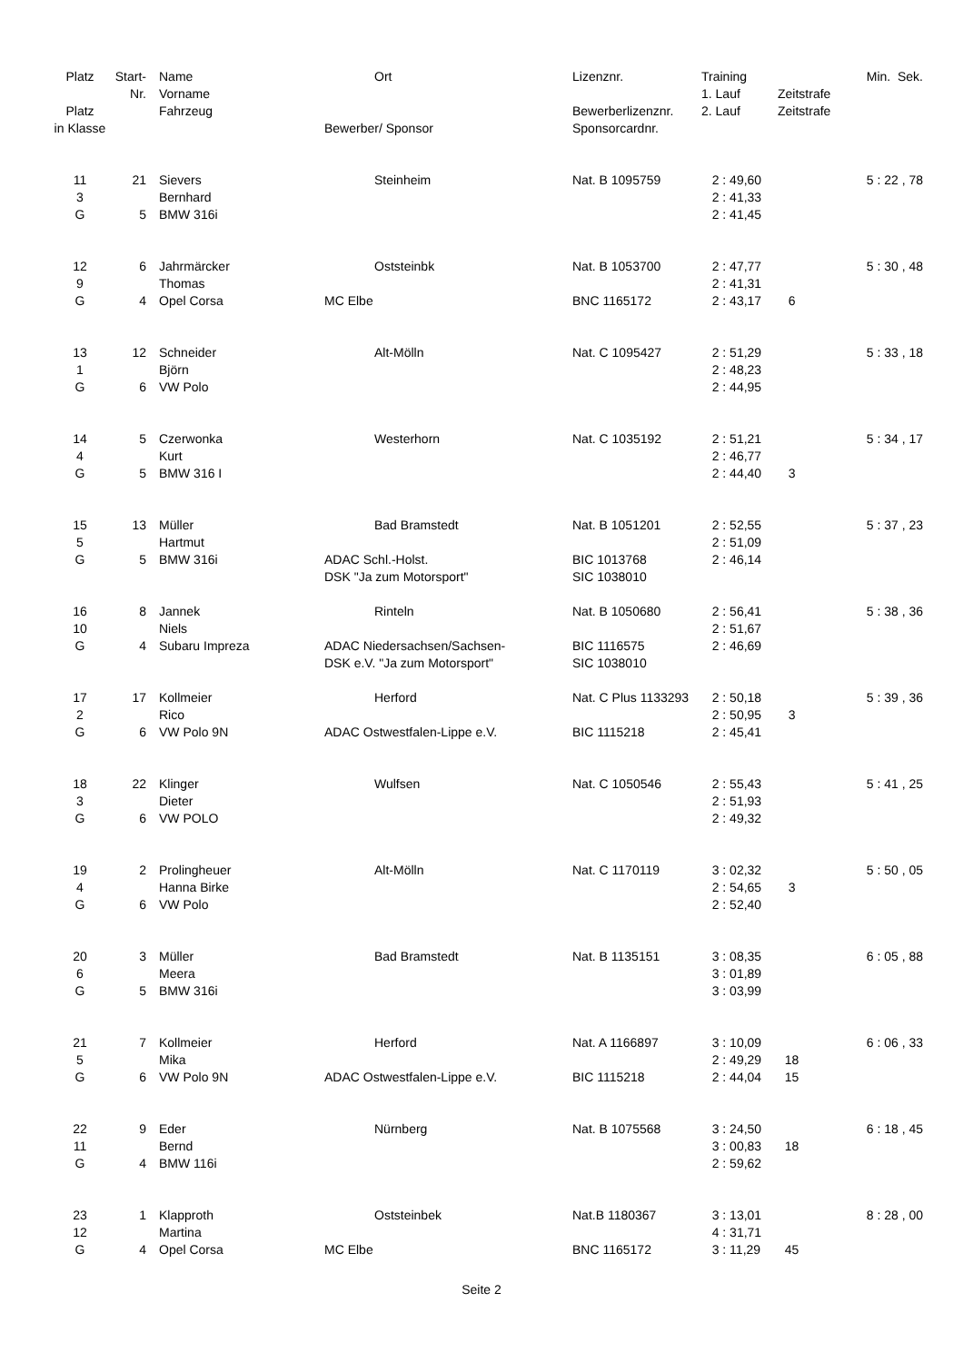| Platz | Start- | Name | Ort | Lizenznr. | Training | | Min. Sek. |
| --- | --- | --- | --- | --- | --- | --- | --- |
| | Nr. | Vorname | | | 1. Lauf | Zeitstrafe | |
| Platz | | Fahrzeug | | Bewerberlizenznr. | 2. Lauf | Zeitstrafe | |
| in Klasse | | | Bewerber/ Sponsor | Sponsorcardnr. | | | |
| 11 | 21 | Sievers | Steinheim | Nat. B 1095759 | 2 : 49,60 | | 5 : 22 , 78 |
| 3 | | Bernhard | | | 2 : 41,33 | | |
| G | 5 | BMW 316i | | | 2 : 41,45 | | |
| 12 | 6 | Jahrmärcker | Oststeinbk | Nat. B 1053700 | 2 : 47,77 | | 5 : 30 , 48 |
| 9 | | Thomas | | | 2 : 41,31 | | |
| G | 4 | Opel Corsa | MC Elbe | BNC 1165172 | 2 : 43,17 | 6 | |
| 13 | 12 | Schneider | Alt-Mölln | Nat. C 1095427 | 2 : 51,29 | | 5 : 33 , 18 |
| 1 | | Björn | | | 2 : 48,23 | | |
| G | 6 | VW Polo | | | 2 : 44,95 | | |
| 14 | 5 | Czerwonka | Westerhorn | Nat. C 1035192 | 2 : 51,21 | | 5 : 34 , 17 |
| 4 | | Kurt | | | 2 : 46,77 | | |
| G | 5 | BMW 316 I | | | 2 : 44,40 | 3 | |
| 15 | 13 | Müller | Bad Bramstedt | Nat. B 1051201 | 2 : 52,55 | | 5 : 37 , 23 |
| 5 | | Hartmut | | | 2 : 51,09 | | |
| G | 5 | BMW 316i | ADAC Schl.-Holst. | BIC 1013768 | 2 : 46,14 | | |
| | | | DSK "Ja zum Motorsport" | SIC 1038010 | | | |
| 16 | 8 | Jannek | Rinteln | Nat. B 1050680 | 2 : 56,41 | | 5 : 38 , 36 |
| 10 | | Niels | | | 2 : 51,67 | | |
| G | 4 | Subaru Impreza | ADAC Niedersachsen/Sachsen- | BIC 1116575 | 2 : 46,69 | | |
| | | | DSK e.V. "Ja zum Motorsport" | SIC 1038010 | | | |
| 17 | 17 | Kollmeier | Herford | Nat. C Plus 1133293 | 2 : 50,18 | | 5 : 39 , 36 |
| 2 | | Rico | | | 2 : 50,95 | 3 | |
| G | 6 | VW Polo 9N | ADAC Ostwestfalen-Lippe e.V. | BIC 1115218 | 2 : 45,41 | | |
| 18 | 22 | Klinger | Wulfsen | Nat. C 1050546 | 2 : 55,43 | | 5 : 41 , 25 |
| 3 | | Dieter | | | 2 : 51,93 | | |
| G | 6 | VW POLO | | | 2 : 49,32 | | |
| 19 | 2 | Prolingheuer | Alt-Mölln | Nat. C 1170119 | 3 : 02,32 | | 5 : 50 , 05 |
| 4 | | Hanna Birke | | | 2 : 54,65 | 3 | |
| G | 6 | VW Polo | | | 2 : 52,40 | | |
| 20 | 3 | Müller | Bad Bramstedt | Nat. B 1135151 | 3 : 08,35 | | 6 : 05 , 88 |
| 6 | | Meera | | | 3 : 01,89 | | |
| G | 5 | BMW 316i | | | 3 : 03,99 | | |
| 21 | 7 | Kollmeier | Herford | Nat. A 1166897 | 3 : 10,09 | | 6 : 06 , 33 |
| 5 | | Mika | | | 2 : 49,29 | 18 | |
| G | 6 | VW Polo 9N | ADAC Ostwestfalen-Lippe e.V. | BIC 1115218 | 2 : 44,04 | 15 | |
| 22 | 9 | Eder | Nürnberg | Nat. B 1075568 | 3 : 24,50 | | 6 : 18 , 45 |
| 11 | | Bernd | | | 3 : 00,83 | 18 | |
| G | 4 | BMW 116i | | | 2 : 59,62 | | |
| 23 | 1 | Klapproth | Oststeinbek | Nat.B 1180367 | 3 : 13,01 | | 8 : 28 , 00 |
| 12 | | Martina | | | 4 : 31,71 | | |
| G | 4 | Opel Corsa | MC Elbe | BNC 1165172 | 3 : 11,29 | 45 | |
Seite 2